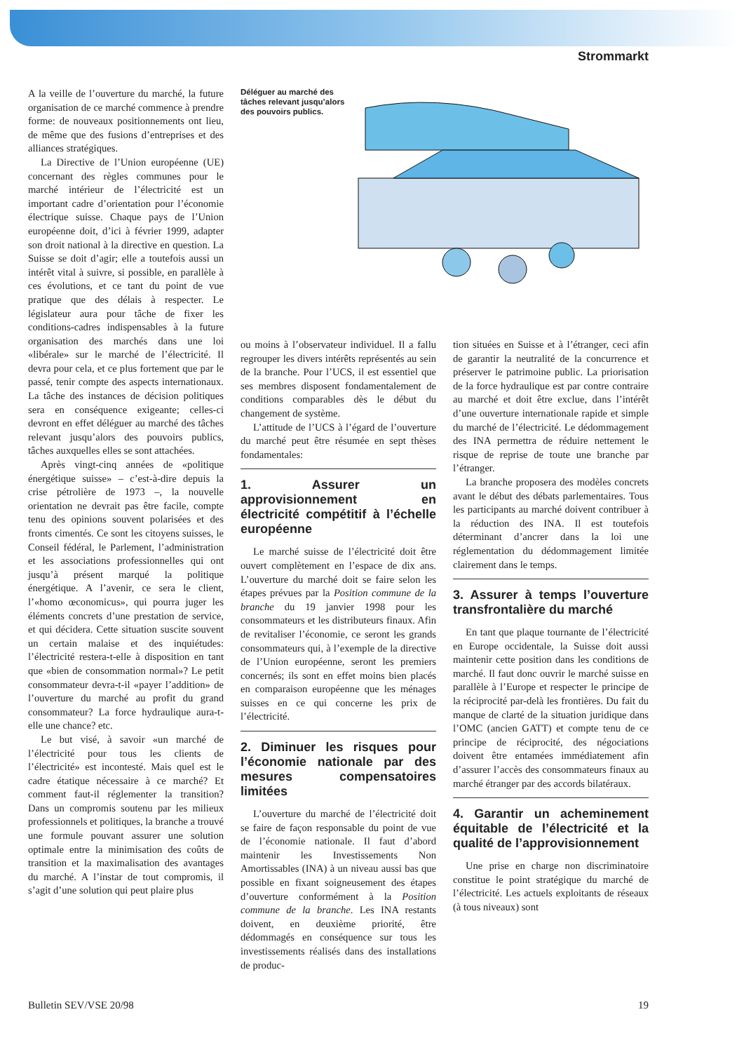Strommarkt
A la veille de l’ouverture du marché, la future organisation de ce marché commence à prendre forme: de nouveaux positionnements ont lieu, de même que des fusions d’entreprises et des alliances stratégiques.
La Directive de l’Union européenne (UE) concernant des règles communes pour le marché intérieur de l’électricité est un important cadre d’orientation pour l’économie électrique suisse. Chaque pays de l’Union européenne doit, d’ici à février 1999, adapter son droit national à la directive en question. La Suisse se doit d’agir; elle a toutefois aussi un intérêt vital à suivre, si possible, en parallèle à ces évolutions, et ce tant du point de vue pratique que des délais à respecter. Le législateur aura pour tâche de fixer les conditions-cadres indispensables à la future organisation des marchés dans une loi «libérale» sur le marché de l’électricité. Il devra pour cela, et ce plus fortement que par le passé, tenir compte des aspects internationaux. La tâche des instances de décision politiques sera en conséquence exigeante; celles-ci devront en effet déléguer au marché des tâches relevant jusqu’alors des pouvoirs publics, tâches auxquelles elles se sont attachées.
Après vingt-cinq années de «politique énergétique suisse» – c’est-à-dire depuis la crise pétrolière de 1973 –, la nouvelle orientation ne devrait pas être facile, compte tenu des opinions souvent polarisées et des fronts cimentés. Ce sont les citoyens suisses, le Conseil fédéral, le Parlement, l’administration et les associations professionnelles qui ont jusqu’à présent marqué la politique énergétique. A l’avenir, ce sera le client, l’«homo œconomicus», qui pourra juger les éléments concrets d’une prestation de service, et qui décidera. Cette situation suscite souvent un certain malaise et des inquiétudes: l’électricité restera-t-elle à disposition en tant que «bien de consommation normal»? Le petit consommateur devra-t-il «payer l’addition» de l’ouverture du marché au profit du grand consommateur? La force hydraulique aura-t-elle une chance? etc.
Le but visé, à savoir «un marché de l’électricité pour tous les clients de l’électricité» est incontesté. Mais quel est le cadre étatique nécessaire à ce marché? Et comment faut-il réglementer la transition? Dans un compromis soutenu par les milieux professionnels et politiques, la branche a trouvé une formule pouvant assurer une solution optimale entre la minimisation des coûts de transition et la maximalisation des avantages du marché. A l’instar de tout compromis, il s’agit d’une solution qui peut plaire plus
Déléguer au marché des tâches relevant jusqu’alors des pouvoirs publics.
ou moins à l’observateur individuel. Il a fallu regrouper les divers intérêts représentés au sein de la branche. Pour l’UCS, il est essentiel que ses membres disposent fondamentalement de conditions comparables dès le début du changement de système.
L’attitude de l’UCS à l’égard de l’ouverture du marché peut être résumée en sept thèses fondamentales:
1. Assurer un approvisionnement en électricité compétitif à l’échelle européenne
Le marché suisse de l’électricité doit être ouvert complètement en l’espace de dix ans. L’ouverture du marché doit se faire selon les étapes prévues par la Position commune de la branche du 19 janvier 1998 pour les consommateurs et les distributeurs finaux. Afin de revitaliser l’économie, ce seront les grands consommateurs qui, à l’exemple de la directive de l’Union européenne, seront les premiers concernés; ils sont en effet moins bien placés en comparaison européenne que les ménages suisses en ce qui concerne les prix de l’électricité.
2. Diminuer les risques pour l’économie nationale par des mesures compensatoires limitées
L’ouverture du marché de l’électricité doit se faire de façon responsable du point de vue de l’économie nationale. Il faut d’abord maintenir les Investissements Non Amortissables (INA) à un niveau aussi bas que possible en fixant soigneusement des étapes d’ouverture conformément à la Position commune de la branche. Les INA restants doivent, en deuxième priorité, être dédommagés en conséquence sur tous les investissements réalisés dans des installations de produc-
tion situées en Suisse et à l’étranger, ceci afin de garantir la neutralité de la concurrence et préserver le patrimoine public. La priorisation de la force hydraulique est par contre contraire au marché et doit être exclue, dans l’intérêt d’une ouverture internationale rapide et simple du marché de l’électricité. Le dédommagement des INA permettra de réduire nettement le risque de reprise de toute une branche par l’étranger.
La branche proposera des modèles concrets avant le début des débats parlementaires. Tous les participants au marché doivent contribuer à la réduction des INA. Il est toutefois déterminant d’ancrer dans la loi une réglementation du dédommagement limitée clairement dans le temps.
3. Assurer à temps l’ouverture transfrontalière du marché
En tant que plaque tournante de l’électricité en Europe occidentale, la Suisse doit aussi maintenir cette position dans les conditions de marché. Il faut donc ouvrir le marché suisse en parallèle à l’Europe et respecter le principe de la réciprocité par-delà les frontières. Du fait du manque de clarté de la situation juridique dans l’OMC (ancien GATT) et compte tenu de ce principe de réciprocité, des négociations doivent être entamées immédiatement afin d’assurer l’accès des consommateurs finaux au marché étranger par des accords bilatéraux.
4. Garantir un acheminement équitable de l’électricité et la qualité de l’approvisionnement
Une prise en charge non discriminatoire constitue le point stratégique du marché de l’électricité. Les actuels exploitants de réseaux (à tous niveaux) sont
Bulletin SEV/VSE 20/98 19